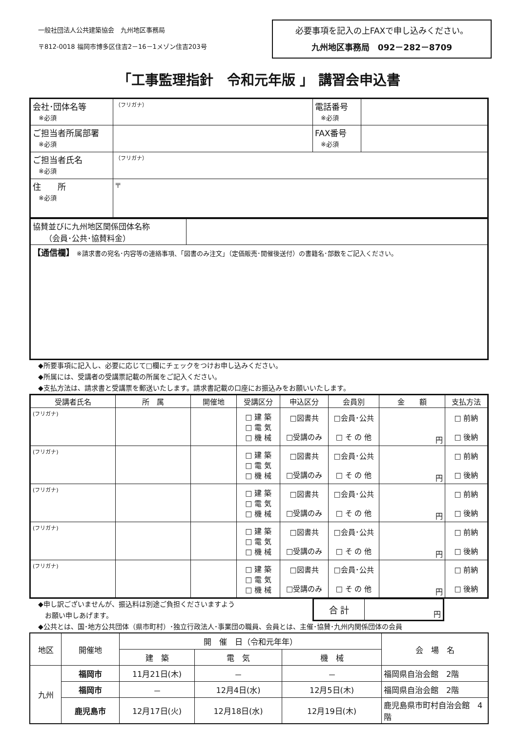一般社団法人公共建築協会　九州地区事務局
〒812-0018 福岡市博多区住吉2－16－1メゾン住吉203号
必要事項を記入の上FAXで申し込みください。
九州地区事務局　092－282－8709
「工事監理指針　令和元年版 」 講習会申込書
| 会社･団体名等 ※必須 | （フリガナ） | 電話番号 ※必須 | |
| ご担当者所属部署 ※必須 | | FAX番号 ※必須 | |
| ご担当者氏名 ※必須 | （フリガナ） | | |
| 住 所 ※必須 | 〒 | | |
| 協賛並びに九州地区関係団体名称 （会員･公共･協賛料金） | |
| 【通信欄】 ※請求書の宛名･内容等の連絡事項、｢図書のみ注文｣（定価販売･開催後送付）の書籍名･部数をご記入ください。 | |
◆所要事項に記入し、必要に応じて□欄にチェックをつけお申し込みください。
◆所属には、受講者の受講票記載の所属をご記入ください。
◆支払方法は、請求書と受講票を郵送いたします。請求書記載の口座にお振込みをお願いいたします。
| 受講者氏名 | 所 属 | 開催地 | 受講区分 | 申込区分 | 会員別 | 金 額 | 支払方法 |
| --- | --- | --- | --- | --- | --- | --- | --- |
| (フリガナ) | | | □ 建 築 □ 電 気 □ 機 械 | □図書共 □受講のみ | □会員･公共 □ そ の 他 | 円 | □ 前納 □ 後納 |
| (フリガナ) | | | □ 建 築 □ 電 気 □ 機 械 | □図書共 □受講のみ | □会員･公共 □ そ の 他 | 円 | □ 前納 □ 後納 |
| (フリガナ) | | | □ 建 築 □ 電 気 □ 機 械 | □図書共 □受講のみ | □会員･公共 □ そ の 他 | 円 | □ 前納 □ 後納 |
| (フリガナ) | | | □ 建 築 □ 電 気 □ 機 械 | □図書共 □受講のみ | □会員･公共 □ そ の 他 | 円 | □ 前納 □ 後納 |
| (フリガナ) | | | □ 建 築 □ 電 気 □ 機 械 | □図書共 □受講のみ | □会員･公共 □ そ の 他 | 円 | □ 前納 □ 後納 |
◆申し訳ございませんが、振込料は別途ご負担くださいますよう
　お願い申しあげます。
| 合 計 | 円 |
◆公共とは、国･地方公共団体（県市町村）･独立行政法人･事業団の職員、会員とは、主催･協賛･九州内関係団体の会員
| 地区 | 開催地 | 開 催 日（令和元年年） | | | 会 場 名 |
| --- | --- | --- | --- | --- | --- |
| | | 建 築 | 電 気 | 機 械 | |
| 九州 | 福岡市 | 11月21日(木) | － | － | 福岡県自治会館 2階 |
| | 福岡市 | － | 12月4日(水) | 12月5日(木) | 福岡県自治会館 2階 |
| | 鹿児島市 | 12月17日(火) | 12月18日(水) | 12月19日(木) | 鹿児島県市町村自治会館 4階 |